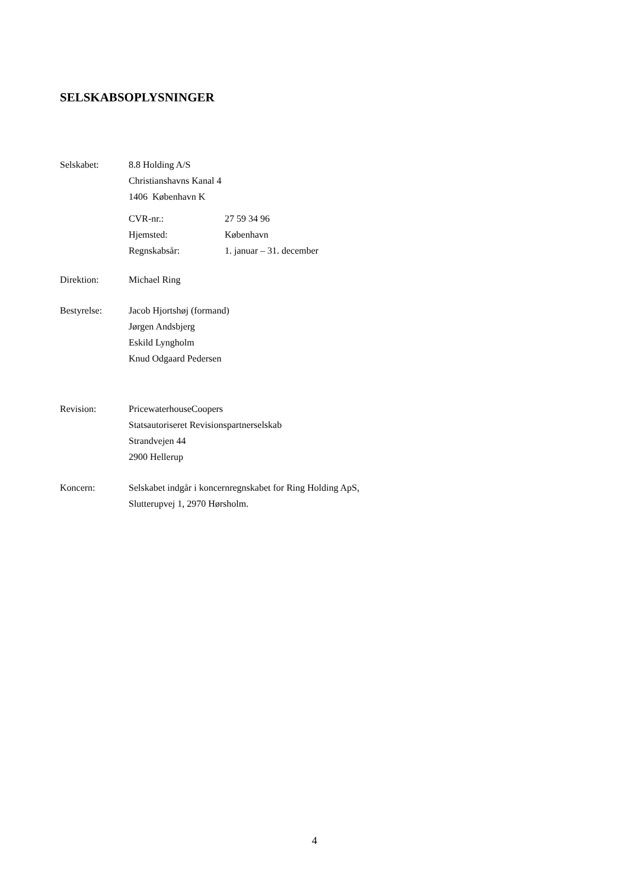SELSKABSOPLYSNINGER
Selskabet: 8.8 Holding A/S
Christianshavns Kanal 4
1406 København K
CVR-nr.: 27 59 34 96
Hjemsted: København
Regnskabsår: 1. januar – 31. december
Direktion: Michael Ring
Bestyrelse: Jacob Hjortshøj (formand)
Jørgen Andsbjerg
Eskild Lyngholm
Knud Odgaard Pedersen
Revision: PricewaterhouseCoopers
Statsautoriseret Revisionspartnerselskab
Strandvejen 44
2900 Hellerup
Koncern: Selskabet indgår i koncernregnskabet for Ring Holding ApS,
Slutterupvej 1, 2970 Hørsholm.
4